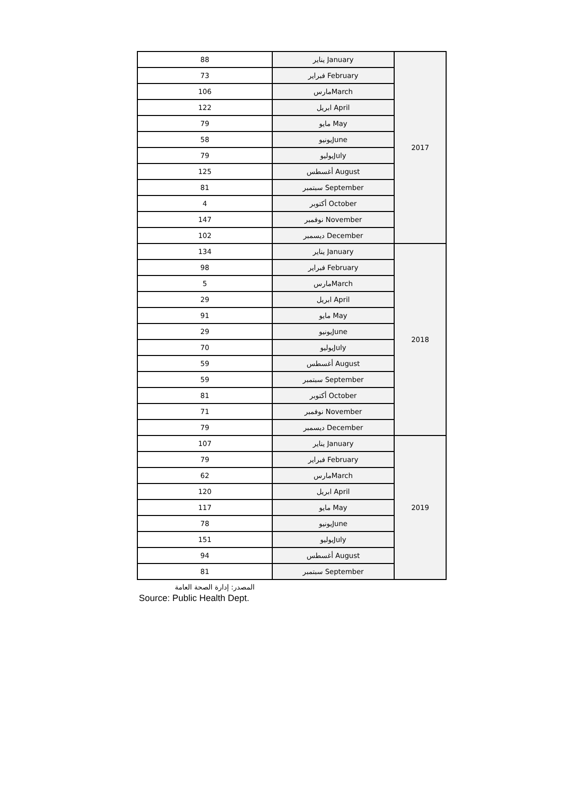| 88 | يناير January | 2017 |
| 73 | فبراير February | |
| 106 | مارسMarch | |
| 122 | ابريل April | |
| 79 | مايو May | |
| 58 | يونيوJune | |
| 79 | يوليوJuly | |
| 125 | أغسطس August | |
| 81 | سبتمبر September | |
| 4 | أكتوبر October | |
| 147 | نوفمبر November | |
| 102 | ديسمبر December | |
| 134 | يناير January | 2018 |
| 98 | فبراير February | |
| 5 | مارسMarch | |
| 29 | ابريل April | |
| 91 | مايو May | |
| 29 | يونيوJune | |
| 70 | يوليوJuly | |
| 59 | أغسطس August | |
| 59 | سبتمبر September | |
| 81 | أكتوبر October | |
| 71 | نوفمبر November | |
| 79 | ديسمبر December | |
| 107 | يناير January | 2019 |
| 79 | فبراير February | |
| 62 | مارسMarch | |
| 120 | ابريل April | |
| 117 | مايو May | |
| 78 | يونيوJune | |
| 151 | يوليوJuly | |
| 94 | أغسطس August | |
| 81 | سبتمبر September | |
المصدر: إدارة الصحة العامة
Source: Public Health Dept.